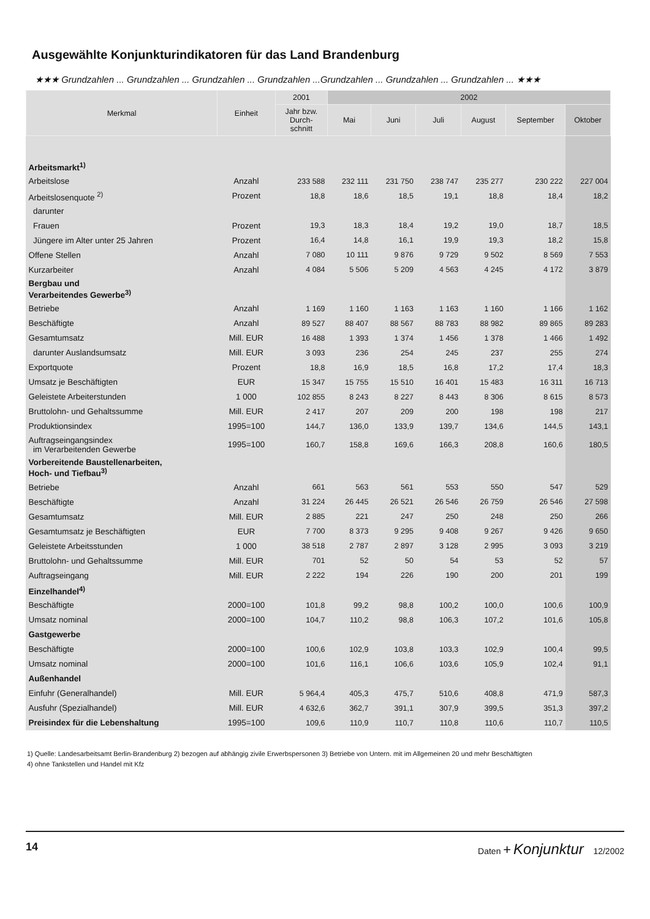Ausgewählte Konjunkturindikatoren für das Land Brandenburg
★★★ Grundzahlen ... Grundzahlen ... Grundzahlen ... Grundzahlen ...Grundzahlen ... Grundzahlen ... Grundzahlen ... ★★★
| Merkmal | Einheit | 2001 | 2002 | | | | | |
| --- | --- | --- | --- | --- | --- | --- | --- | --- |
| | | Jahr bzw. Durch- schnitt | Mai | Juni | Juli | August | September | Oktober |
| Arbeitsmarkt<sup>1)</sup> | | | | | | | | |
| Arbeitslose | Anzahl | 233 588 | 232 111 | 231 750 | 238 747 | 235 277 | 230 222 | 227 004 |
| Arbeitslosenquote <sup>2)</sup> | Prozent | 18,8 | 18,6 | 18,5 | 19,1 | 18,8 | 18,4 | 18,2 |
| darunter | | | | | | | | |
| Frauen | Prozent | 19,3 | 18,3 | 18,4 | 19,2 | 19,0 | 18,7 | 18,5 |
| Jüngere im Alter unter 25 Jahren | Prozent | 16,4 | 14,8 | 16,1 | 19,9 | 19,3 | 18,2 | 15,8 |
| Offene Stellen | Anzahl | 7 080 | 10 111 | 9 876 | 9 729 | 9 502 | 8 569 | 7 553 |
| Kurzarbeiter | Anzahl | 4 084 | 5 506 | 5 209 | 4 563 | 4 245 | 4 172 | 3 879 |
| Bergbau und Verarbeitendes Gewerbe<sup>3)</sup> | | | | | | | | |
| Betriebe | Anzahl | 1 169 | 1 160 | 1 163 | 1 163 | 1 160 | 1 166 | 1 162 |
| Beschäftigte | Anzahl | 89 527 | 88 407 | 88 567 | 88 783 | 88 982 | 89 865 | 89 283 |
| Gesamtumsatz | Mill. EUR | 16 488 | 1 393 | 1 374 | 1 456 | 1 378 | 1 466 | 1 492 |
| darunter Auslandsumsatz | Mill. EUR | 3 093 | 236 | 254 | 245 | 237 | 255 | 274 |
| Exportquote | Prozent | 18,8 | 16,9 | 18,5 | 16,8 | 17,2 | 17,4 | 18,3 |
| Umsatz je Beschäftigten | EUR | 15 347 | 15 755 | 15 510 | 16 401 | 15 483 | 16 311 | 16 713 |
| Geleistete Arbeiterstunden | 1 000 | 102 855 | 8 243 | 8 227 | 8 443 | 8 306 | 8 615 | 8 573 |
| Bruttolohn- und Gehaltssumme | Mill. EUR | 2 417 | 207 | 209 | 200 | 198 | 198 | 217 |
| Produktionsindex | 1995=100 | 144,7 | 136,0 | 133,9 | 139,7 | 134,6 | 144,5 | 143,1 |
| Auftragseingangsindex im Verarbeitenden Gewerbe | 1995=100 | 160,7 | 158,8 | 169,6 | 166,3 | 208,8 | 160,6 | 180,5 |
| Vorbereitende Baustellenarbeiten, Hoch- und Tiefbau<sup>3)</sup> | | | | | | | | |
| Betriebe | Anzahl | 661 | 563 | 561 | 553 | 550 | 547 | 529 |
| Beschäftigte | Anzahl | 31 224 | 26 445 | 26 521 | 26 546 | 26 759 | 26 546 | 27 598 |
| Gesamtumsatz | Mill. EUR | 2 885 | 221 | 247 | 250 | 248 | 250 | 266 |
| Gesamtumsatz je Beschäftigten | EUR | 7 700 | 8 373 | 9 295 | 9 408 | 9 267 | 9 426 | 9 650 |
| Geleistete Arbeitsstunden | 1 000 | 38 518 | 2 787 | 2 897 | 3 128 | 2 995 | 3 093 | 3 219 |
| Bruttolohn- und Gehaltssumme | Mill. EUR | 701 | 52 | 50 | 54 | 53 | 52 | 57 |
| Auftragseingang | Mill. EUR | 2 222 | 194 | 226 | 190 | 200 | 201 | 199 |
| Einzelhandel<sup>4)</sup> | | | | | | | | |
| Beschäftigte | 2000=100 | 101,8 | 99,2 | 98,8 | 100,2 | 100,0 | 100,6 | 100,9 |
| Umsatz nominal | 2000=100 | 104,7 | 110,2 | 98,8 | 106,3 | 107,2 | 101,6 | 105,8 |
| Gastgewerbe | | | | | | | | |
| Beschäftigte | 2000=100 | 100,6 | 102,9 | 103,8 | 103,3 | 102,9 | 100,4 | 99,5 |
| Umsatz nominal | 2000=100 | 101,6 | 116,1 | 106,6 | 103,6 | 105,9 | 102,4 | 91,1 |
| Außenhandel | | | | | | | | |
| Einfuhr (Generalhandel) | Mill. EUR | 5 964,4 | 405,3 | 475,7 | 510,6 | 408,8 | 471,9 | 587,3 |
| Ausfuhr (Spezialhandel) | Mill. EUR | 4 632,6 | 362,7 | 391,1 | 307,9 | 399,5 | 351,3 | 397,2 |
| Preisindex für die Lebenshaltung | 1995=100 | 109,6 | 110,9 | 110,7 | 110,8 | 110,6 | 110,7 | 110,5 |
1) Quelle: Landesarbeitsamt Berlin-Brandenburg 2) bezogen auf abhängig zivile Erwerbspersonen 3) Betriebe von Untern. mit im Allgemeinen 20 und mehr Beschäftigten
4) ohne Tankstellen und Handel mit Kfz
14 Daten + Konjunktur 12/2002